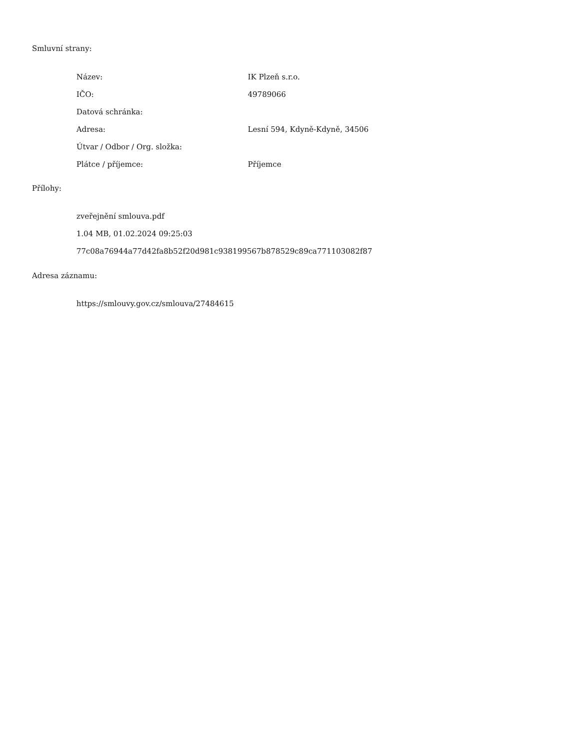Smluvní strany:
| Název: | IK Plzeň s.r.o. |
| IČO: | 49789066 |
| Datová schránka: | |
| Adresa: | Lesní 594, Kdyně-Kdyně, 34506 |
| Útvar / Odbor / Org. složka: | |
| Plátce / příjemce: | Příjemce |
Přílohy:
zveřejnění smlouva.pdf
1.04 MB, 01.02.2024 09:25:03
77c08a76944a77d42fa8b52f20d981c938199567b878529c89ca771103082f87
Adresa záznamu:
https://smlouvy.gov.cz/smlouva/27484615